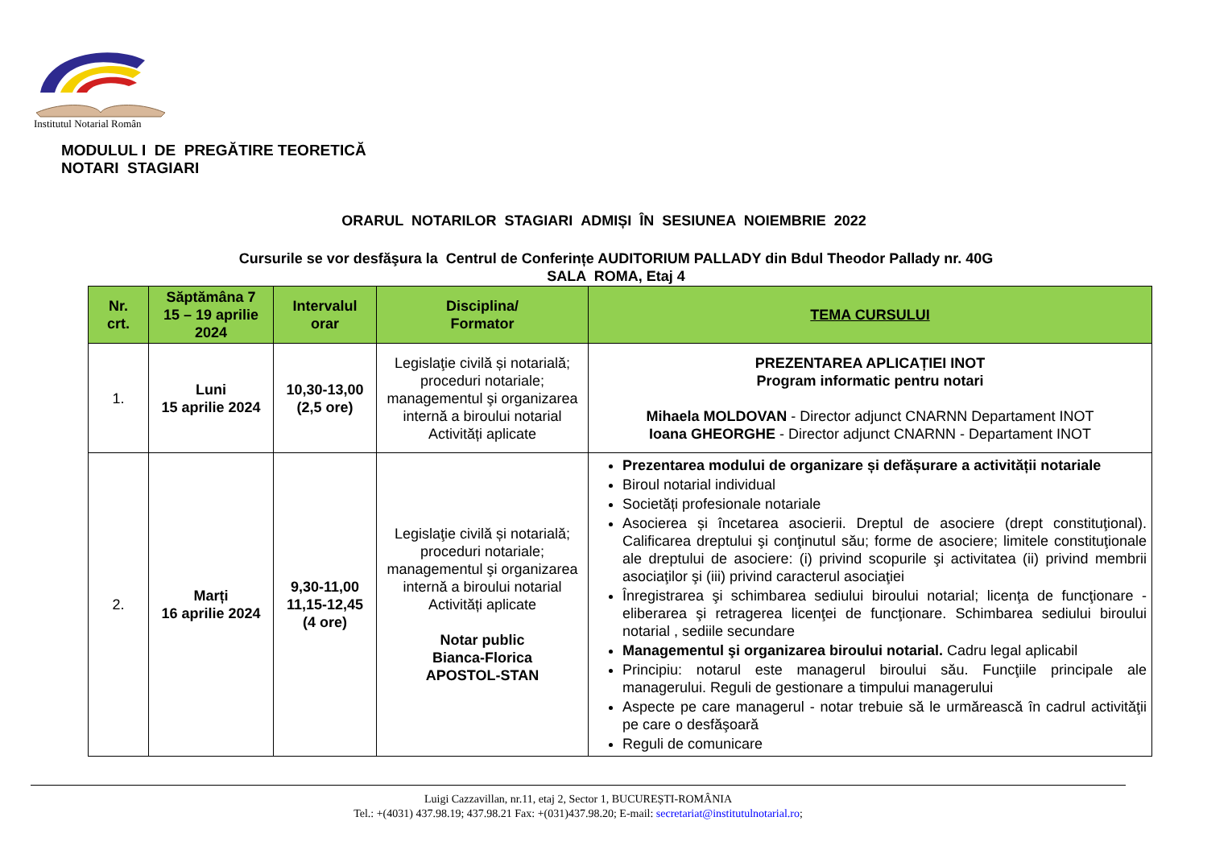Institutul Notarial Român
MODULUL I DE PREGĂTIRE TEORETICĂ
NOTARI STAGIARI
ORARUL NOTARILOR STAGIARI ADMIȘI ÎN SESIUNEA NOIEMBRIE 2022
Cursurile se vor desfăşura la Centrul de Conferințe AUDITORIUM PALLADY din Bdul Theodor Pallady nr. 40G
SALA ROMA, Etaj 4
| Nr. crt. | Săptămâna 7 15 – 19 aprilie 2024 | Intervalul orar | Disciplina/ Formator | TEMA CURSULUI |
| --- | --- | --- | --- | --- |
| 1. | Luni 15 aprilie 2024 | 10,30-13,00 (2,5 ore) | Legislaţie civilă și notarială; proceduri notariale; managementul şi organizarea internă a biroului notarial Activități aplicate | PREZENTAREA APLICAȚIEI INOT Program informatic pentru notari Mihaela MOLDOVAN - Director adjunct CNARNN Departament INOT Ioana GHEORGHE - Director adjunct CNARNN - Departament INOT |
| 2. | Marți 16 aprilie 2024 | 9,30-11,00 11,15-12,45 (4 ore) | Legislaţie civilă și notarială; proceduri notariale; managementul şi organizarea internă a biroului notarial Activități aplicate Notar public Bianca-Florica APOSTOL-STAN | Prezentarea modului de organizare și defășurare a activității notariale Biroul notarial individual Societăți profesionale notariale Asocierea și încetarea asocierii. Dreptul de asociere (drept constituţional). Calificarea dreptului şi conţinutul său; forme de asociere; limitele constituţionale ale dreptului de asociere: (i) privind scopurile şi activitatea (ii) privind membrii asociaţilor şi (iii) privind caracterul asociaţiei Înregistrarea şi schimbarea sediului biroului notarial; licenţa de funcţionare - eliberarea şi retragerea licenţei de funcţionare. Schimbarea sediului biroului notarial , sediile secundare Managementul şi organizarea biroului notarial. Cadru legal aplicabil Principiu: notarul este managerul biroului său. Funcţiile principale ale managerului. Reguli de gestionare a timpului managerului Aspecte pe care managerul - notar trebuie să le urmărească în cadrul activităţii pe care o desfăşoară Reguli de comunicare |
Luigi Cazzavillan, nr.11, etaj 2, Sector 1, BUCUREȘTI-ROMÂNIA
Tel.: +(4031) 437.98.19; 437.98.21 Fax: +(031)437.98.20; E-mail: secretariat@institutulnotarial.ro;